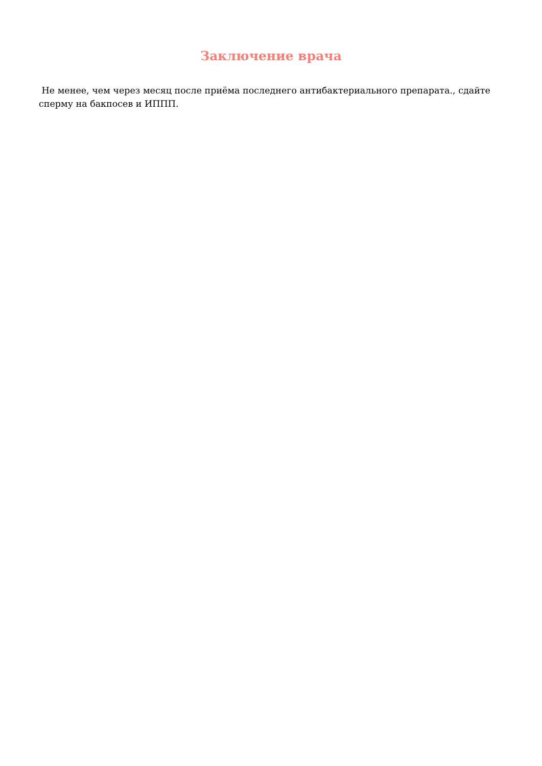Заключение врача
Не менее, чем через месяц после приёма последнего антибактериального препарата., сдайте сперму на бакпосев и ИППП.